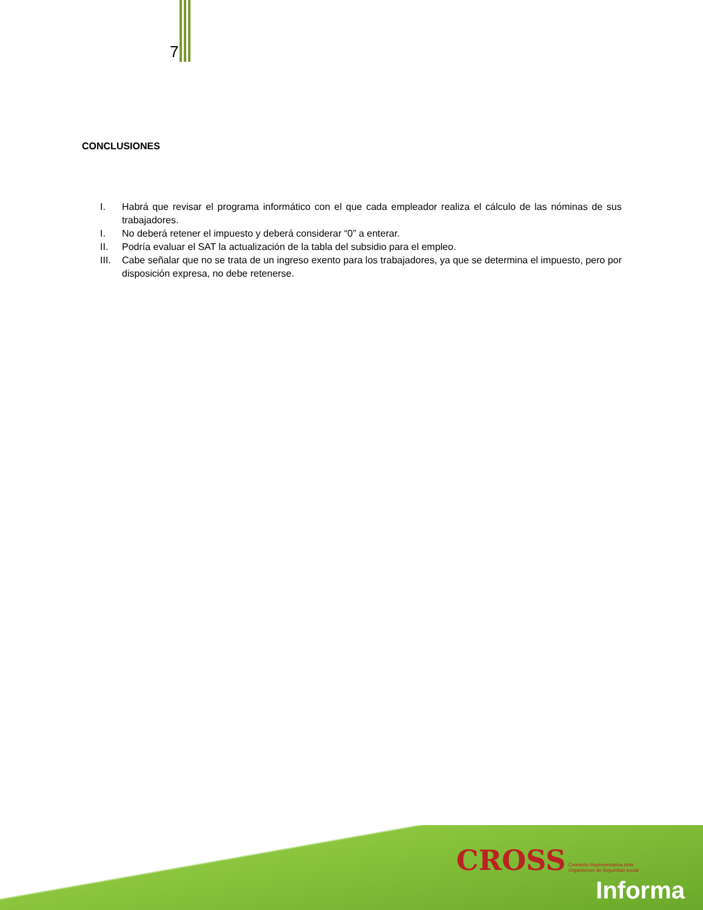7
CONCLUSIONES
I. Habrá que revisar el programa informático con el que cada empleador realiza el cálculo de las nóminas de sus trabajadores.
I. No deberá retener el impuesto y deberá considerar “0” a enterar.
II. Podría evaluar el SAT la actualización de la tabla del subsidio para el empleo.
III. Cabe señalar que no se trata de un ingreso exento para los trabajadores, ya que se determina el impuesto, pero por disposición expresa, no debe retenerse.
CROSS Comisión Representativa Ante
Organismos de Seguridad social
Informa